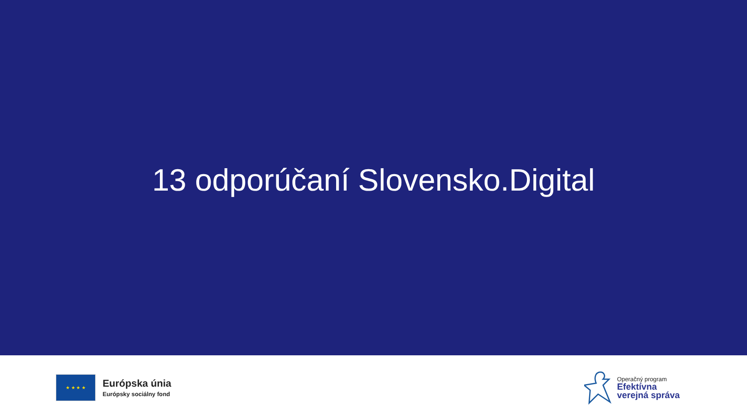13 odporúčaní Slovensko.Digital
★ ★ ★ ★
Európska únia
Európsky sociálny fond
Operačný program
Efektívna
verejná správa